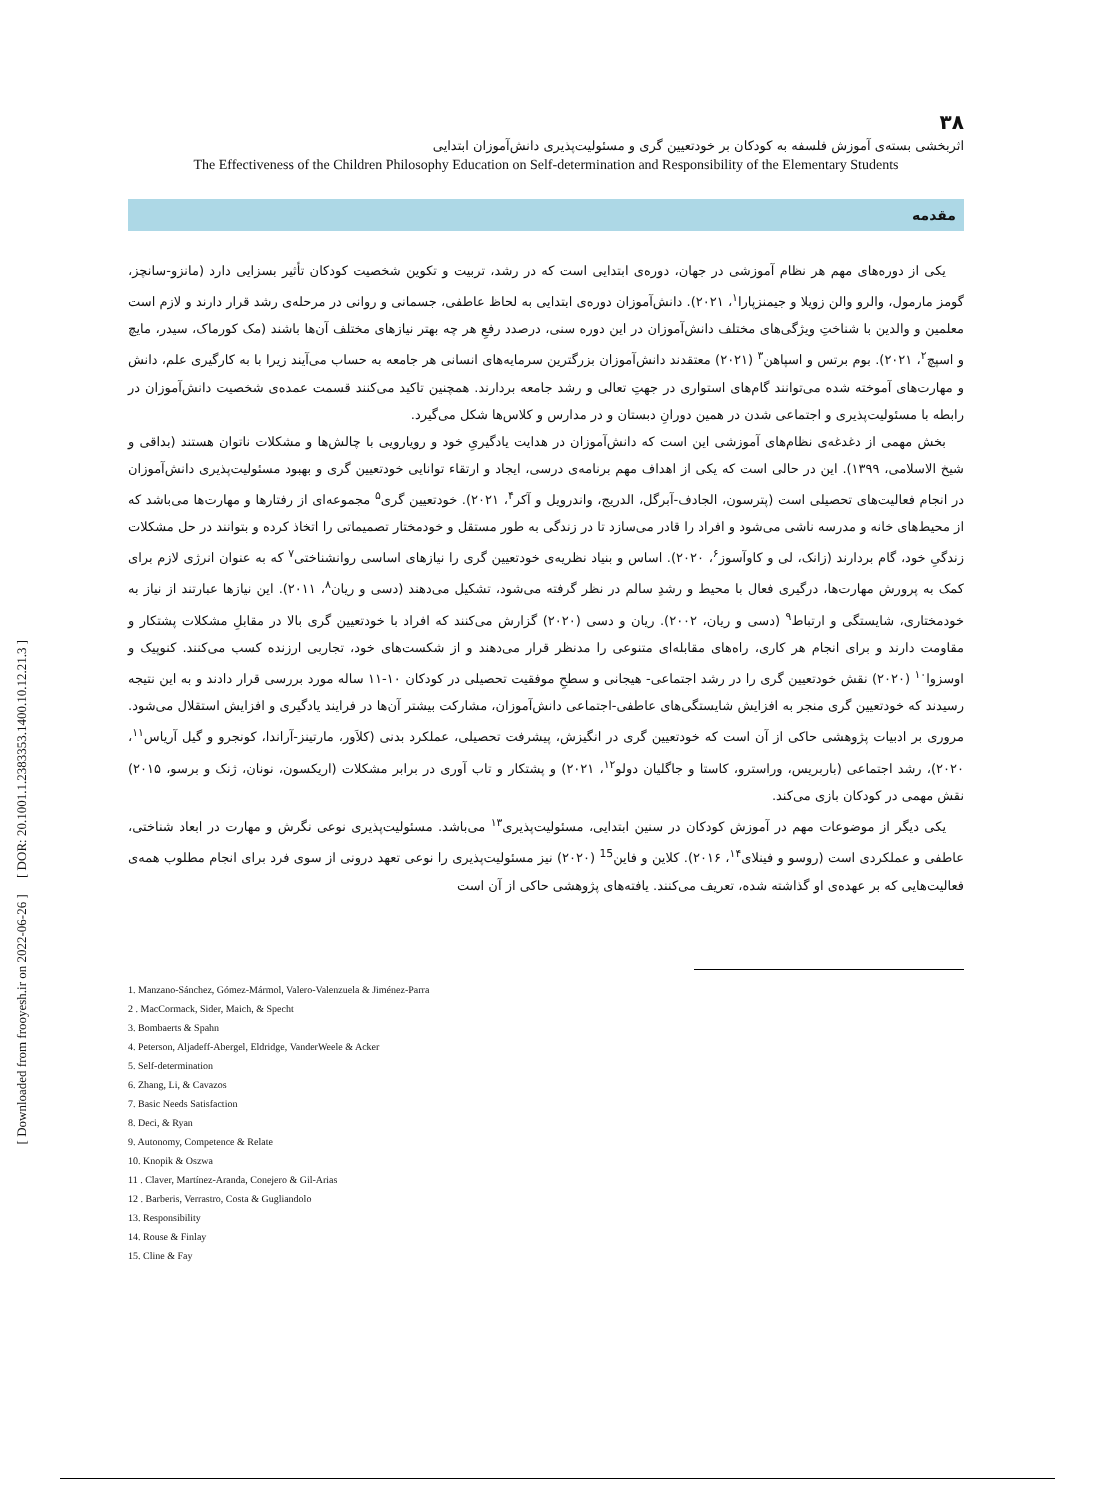[ Downloaded from frooyesh.ir on 2022-06-26 ] [ DOR: 20.1001.1.2383353.1400.10.12.21.3 ]
۳۸
اثربخشی بسته‌ی آموزش فلسفه به کودکان بر خودتعیین گری و مسئولیت‌پذیری دانش‌آموزان ابتدایی
The Effectiveness of the Children Philosophy Education on Self-determination and Responsibility of the Elementary Students
مقدمه
یکی از دوره‌های مهم هر نظام آموزشی در جهان، دوره‌ی ابتدایی است که در رشد، تربیت و تکوین شخصیت کودکان تأثیر بسزایی دارد (مانزو-سانچز، گومز مارمول، والرو والن زویلا و جیمنزپارا<sup>۱</sup>، ۲۰۲۱). دانش‌آموزان دوره‌ی ابتدایی به لحاظ عاطفی، جسمانی و روانی در مرحله‌ی رشد قرار دارند و لازم است معلمین و والدین با شناختِ ویژگی‌های مختلف دانش‌آموزان در این دوره سنی، درصدد رفعِ هر چه بهتر نیازهای مختلف آن‌ها باشند (مک کورماک، سیدر، مایچ و اسپچ<sup>۲</sup>، ۲۰۲۱). بوم برتس و اسپاهن<sup>۳</sup> (۲۰۲۱) معتقدند دانش‌آموزان بزرگترین سرمایه‌های انسانی هر جامعه به حساب می‌آیند زیرا با به کارگیری علم، دانش و مهارت‌های آموخته شده می‌توانند گام‌های استواری در جهتِ تعالی و رشد جامعه بردارند. همچنین تاکید می‌کنند قسمت عمده‌ی شخصیت دانش‌آموزان در رابطه با مسئولیت‌پذیری و اجتماعی شدن در همین دورانِ دبستان و در مدارس و کلاس‌ها شکل می‌گیرد.
بخش مهمی از دغدغه‌ی نظام‌های آموزشی این است که دانش‌آموزان در هدایت یادگیریِ خود و رویارویی با چالش‌ها و مشکلات ناتوان هستند (بداقی و شیخ الاسلامی، ۱۳۹۹). این در حالی است که یکی از اهداف مهم برنامه‌ی درسی، ایجاد و ارتقاء توانایی خودتعیین گری و بهبود مسئولیت‌پذیری دانش‌آموزان در انجام فعالیت‌های تحصیلی است (پترسون، الجادف-آبرگل، الدریج، واندرویل و آکر<sup>۴</sup>، ۲۰۲۱). خودتعیین گری<sup>۵</sup> مجموعه‌ای از رفتارها و مهارت‌ها می‌باشد که از محیط‌های خانه و مدرسه ناشی می‌شود و افراد را قادر می‌سازد تا در زندگی به طور مستقل و خودمختار تصمیماتی را اتخاذ کرده و بتوانند در حل مشکلات زندگیِ خود، گام بردارند (زانک، لی و کاوآسوز<sup>۶</sup>، ۲۰۲۰). اساس و بنیاد نظریه‌ی خودتعیین گری را نیازهای اساسی روانشناختی<sup>۷</sup> که به عنوان انرژی لازم برای کمک به پرورش مهارت‌ها، درگیری فعال با محیط و رشدِ سالم در نظر گرفته می‌شود، تشکیل می‌دهند (دسی و ریان<sup>۸</sup>، ۲۰۱۱). این نیازها عبارتند از نیاز به خودمختاری، شایستگی و ارتباط<sup>۹</sup> (دسی و ریان، ۲۰۰۲). ریان و دسی (۲۰۲۰) گزارش می‌کنند که افراد با خودتعیین گری بالا در مقابلِ مشکلات پشتکار و مقاومت دارند و برای انجام هر کاری، راه‌های مقابله‌ای متنوعی را مدنظر قرار می‌دهند و از شکست‌های خود، تجاربی ارزنده کسب می‌کنند. کنوپیک و اوسزوا<sup>۱۰</sup> (۲۰۲۰) نقش خودتعیین گری را در رشد اجتماعی- هیجانی و سطحِ موفقیت تحصیلی در کودکان ۱۰-۱۱ ساله مورد بررسی قرار دادند و به این نتیجه رسیدند که خودتعیین گری منجر به افزایش شایستگی‌های عاطفی-اجتماعی دانش‌آموزان، مشارکت بیشتر آن‌ها در فرایند یادگیری و افزایش استقلال می‌شود. مروری بر ادبیات پژوهشی حاکی از آن است که خودتعیین گری در انگیزش، پیشرفت تحصیلی، عملکرد بدنی (کلاَور، مارتینز-آراندا، کونجرو و گیل آریاس<sup>۱۱</sup>، ۲۰۲۰)، رشد اجتماعی (باربریس، وراسترو، کاستا و جاگلیان دولو<sup>۱۲</sup>، ۲۰۲۱) و پشتکار و تاب آوری در برابر مشکلات (اریکسون، نونان، ژنک و برسو، ۲۰۱۵) نقش مهمی در کودکان بازی می‌کند.
یکی دیگر از موضوعات مهم در آموزش کودکان در سنین ابتدایی، مسئولیت‌پذیری<sup>۱۳</sup> می‌باشد. مسئولیت‌پذیری نوعی نگرش و مهارت در ابعاد شناختی، عاطفی و عملکردی است (روسو و فینلای<sup>۱۴</sup>، ۲۰۱۶). کلاین و فاین<sup>15</sup> (۲۰۲۰) نیز مسئولیت‌پذیری را نوعی تعهد درونی از سوی فرد برای انجام مطلوب همه‌ی فعالیت‌هایی که بر عهده‌ی او گذاشته شده، تعریف می‌کنند. یافته‌های پژوهشی حاکی از آن است
1. Manzano-Sánchez, Gómez-Mármol, Valero-Valenzuela & Jiménez-Parra
2 . MacCormack, Sider, Maich, & Specht
3. Bombaerts & Spahn
4. Peterson, Aljadeff-Abergel, Eldridge, VanderWeele & Acker
5. Self-determination
6. Zhang, Li, & Cavazos
7. Basic Needs Satisfaction
8. Deci, & Ryan
9. Autonomy, Competence & Relate
10. Knopik & Oszwa
11 . Claver, Martínez-Aranda, Conejero & Gil-Arias
12 . Barberis, Verrastro, Costa & Gugliandolo
13. Responsibility
14. Rouse & Finlay
15. Cline & Fay